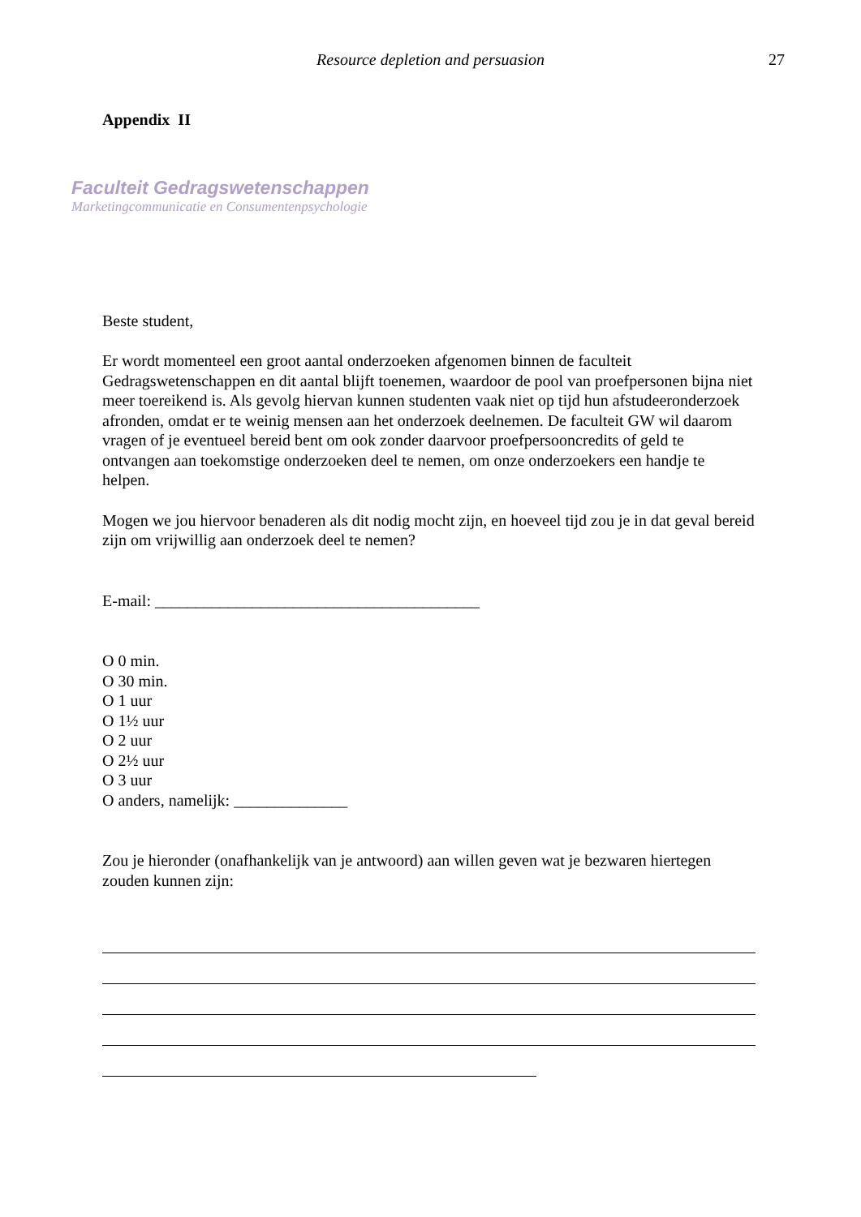Resource depletion and persuasion
27
Appendix II
Faculteit Gedragswetenschappen
Marketingcommunicatie en Consumentenpsychologie
Beste student,
Er wordt momenteel een groot aantal onderzoeken afgenomen binnen de faculteit Gedragswetenschappen en dit aantal blijft toenemen, waardoor de pool van proefpersonen bijna niet meer toereikend is. Als gevolg hiervan kunnen studenten vaak niet op tijd hun afstudeeronderzoek afronden, omdat er te weinig mensen aan het onderzoek deelnemen. De faculteit GW wil daarom vragen of je eventueel bereid bent om ook zonder daarvoor proefpersooncredits of geld te ontvangen aan toekomstige onderzoeken deel te nemen, om onze onderzoekers een handje te helpen.
Mogen we jou hiervoor benaderen als dit nodig mocht zijn, en hoeveel tijd zou je in dat geval bereid zijn om vrijwillig aan onderzoek deel te nemen?
E-mail: ________________________________________
O 0 min.
O 30 min.
O 1 uur
O 1½ uur
O 2 uur
O 2½ uur
O 3 uur
O anders, namelijk: ______________
Zou je hieronder (onafhankelijk van je antwoord) aan willen geven wat je bezwaren hiertegen zouden kunnen zijn: